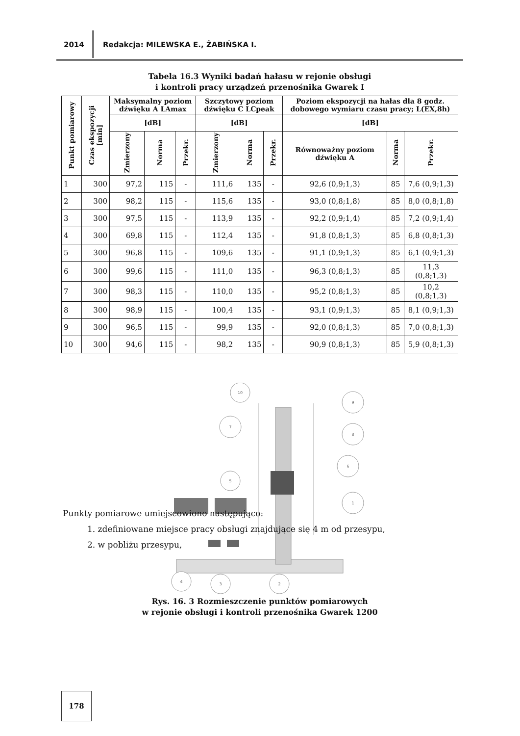2014 Redakcja: MILEWSKA E., ŻABIŃSKA I.
Tabela 16.3 Wyniki badań hałasu w rejonie obsługi
i kontroli pracy urządzeń przenośnika Gwarek I
| Punkt pomiarowy | Czas ekspozycji [min] | Maksymalny poziom dźwięku A LAmax | | | Szczytowy poziom dźwięku C LCpeak | | | Poziom ekspozycji na hałas dla 8 godz. dobowego wymiaru czasu pracy; L(EX,8h) | | |
| --- | --- | --- | --- | --- | --- | --- | --- | --- | --- | --- |
| | | [dB] | | | [dB] | | | [dB] | | |
| | | Zmierzony | Norma | Przekr. | Zmierzony | Norma | Przekr. | Równoważny poziom dźwięku A | Norma | Przekr. |
| 1 | 300 | 97,2 | 115 | - | 111,6 | 135 | - | 92,6 (0,9;1,3) | 85 | 7,6 (0,9;1,3) |
| 2 | 300 | 98,2 | 115 | - | 115,6 | 135 | - | 93,0 (0,8;1,8) | 85 | 8,0 (0,8;1,8) |
| 3 | 300 | 97,5 | 115 | - | 113,9 | 135 | - | 92,2 (0,9;1,4) | 85 | 7,2 (0,9;1,4) |
| 4 | 300 | 69,8 | 115 | - | 112,4 | 135 | - | 91,8 (0,8;1,3) | 85 | 6,8 (0,8;1,3) |
| 5 | 300 | 96,8 | 115 | - | 109,6 | 135 | - | 91,1 (0,9;1,3) | 85 | 6,1 (0,9;1,3) |
| 6 | 300 | 99,6 | 115 | - | 111,0 | 135 | - | 96,3 (0,8;1,3) | 85 | 11,3 (0,8;1,3) |
| 7 | 300 | 98,3 | 115 | - | 110,0 | 135 | - | 95,2 (0,8;1,3) | 85 | 10,2 (0,8;1,3) |
| 8 | 300 | 98,9 | 115 | - | 100,4 | 135 | - | 93,1 (0,9;1,3) | 85 | 8,1 (0,9;1,3) |
| 9 | 300 | 96,5 | 115 | - | 99,9 | 135 | - | 92,0 (0,8;1,3) | 85 | 7,0 (0,8;1,3) |
| 10 | 300 | 94,6 | 115 | - | 98,2 | 135 | - | 90,9 (0,8;1,3) | 85 | 5,9 (0,8;1,3) |
10
9
8
7
6
5
1
4
3
2
Rys. 16. 3 Rozmieszczenie punktów pomiarowych
w rejonie obsługi i kontroli przenośnika Gwarek 1200
Punkty pomiarowe umiejscowiono następująco:
1. zdefiniowane miejsce pracy obsługi znajdujące się 4 m od przesypu,
2. w pobliżu przesypu,
178